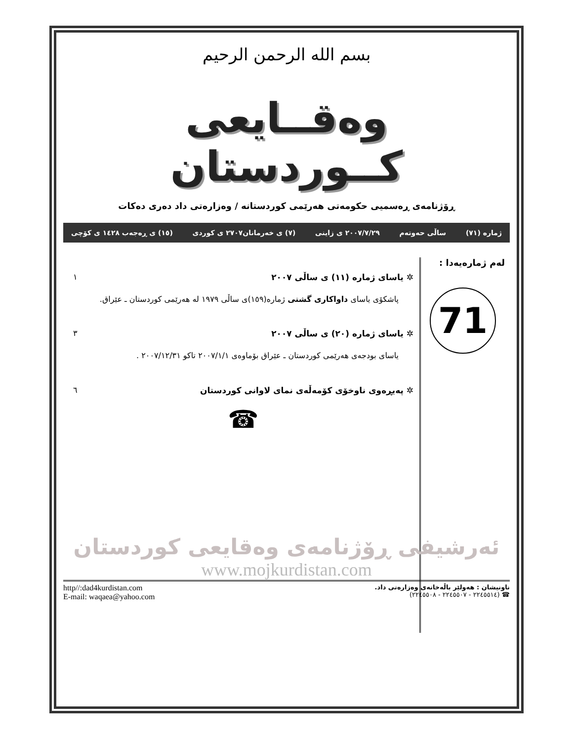بسم الله الرحمن الرحیم
وەقــایعی کــوردستان
ڕۆژنامەی ڕەسمیی حکومەتی هەرێمی کوردستانە / وەزارەتی داد دەری دەکات
ژمارە (٧١) ساڵی حەوتەم ٢٠٠٧/٧/٢٩ ی زاینی (٧) ی خەرمانان٢٧٠٧ ی کوردی (١٥) ی ڕەجەب ١٤٢٨ ی کۆچی
لەم ژمارەیەدا :
71
✲ یاسای ژمارە (١١) ی ساڵی ٢٠٠٧ ١
پاشکۆی یاسای داواکاری گشتی ژمارە(١٥٩)ی ساڵی ١٩٧٩ لە هەرێمی کوردستان ـ عێراق.
✲ یاسای ژمارە (٢٠) ی ساڵی ٢٠٠٧ ٣
یاسای بودجەی هەرێمی کوردستان ـ عێراق بۆماوەی ٢٠٠٧/١/١ تاکو ٢٠٠٧/١٢/٣١ .
✲ پەیڕەوی ناوخۆی کۆمەڵەی نمای لاوانی کوردستان ٦
☎
ئەرشیفی ڕۆژنامەی وەقایعی کوردستان
www.mojkurdistan.com
ناونیشان : هەولێر باڵەخانەی وەزارەتی داد.
☎ (٢٢٤٥٥١٤ - ٢٢٤٥٥٠٧ - ٢٢٤٥٥٠٨)
http//:dad4kurdistan.com
E-mail: waqaea@yahoo.com